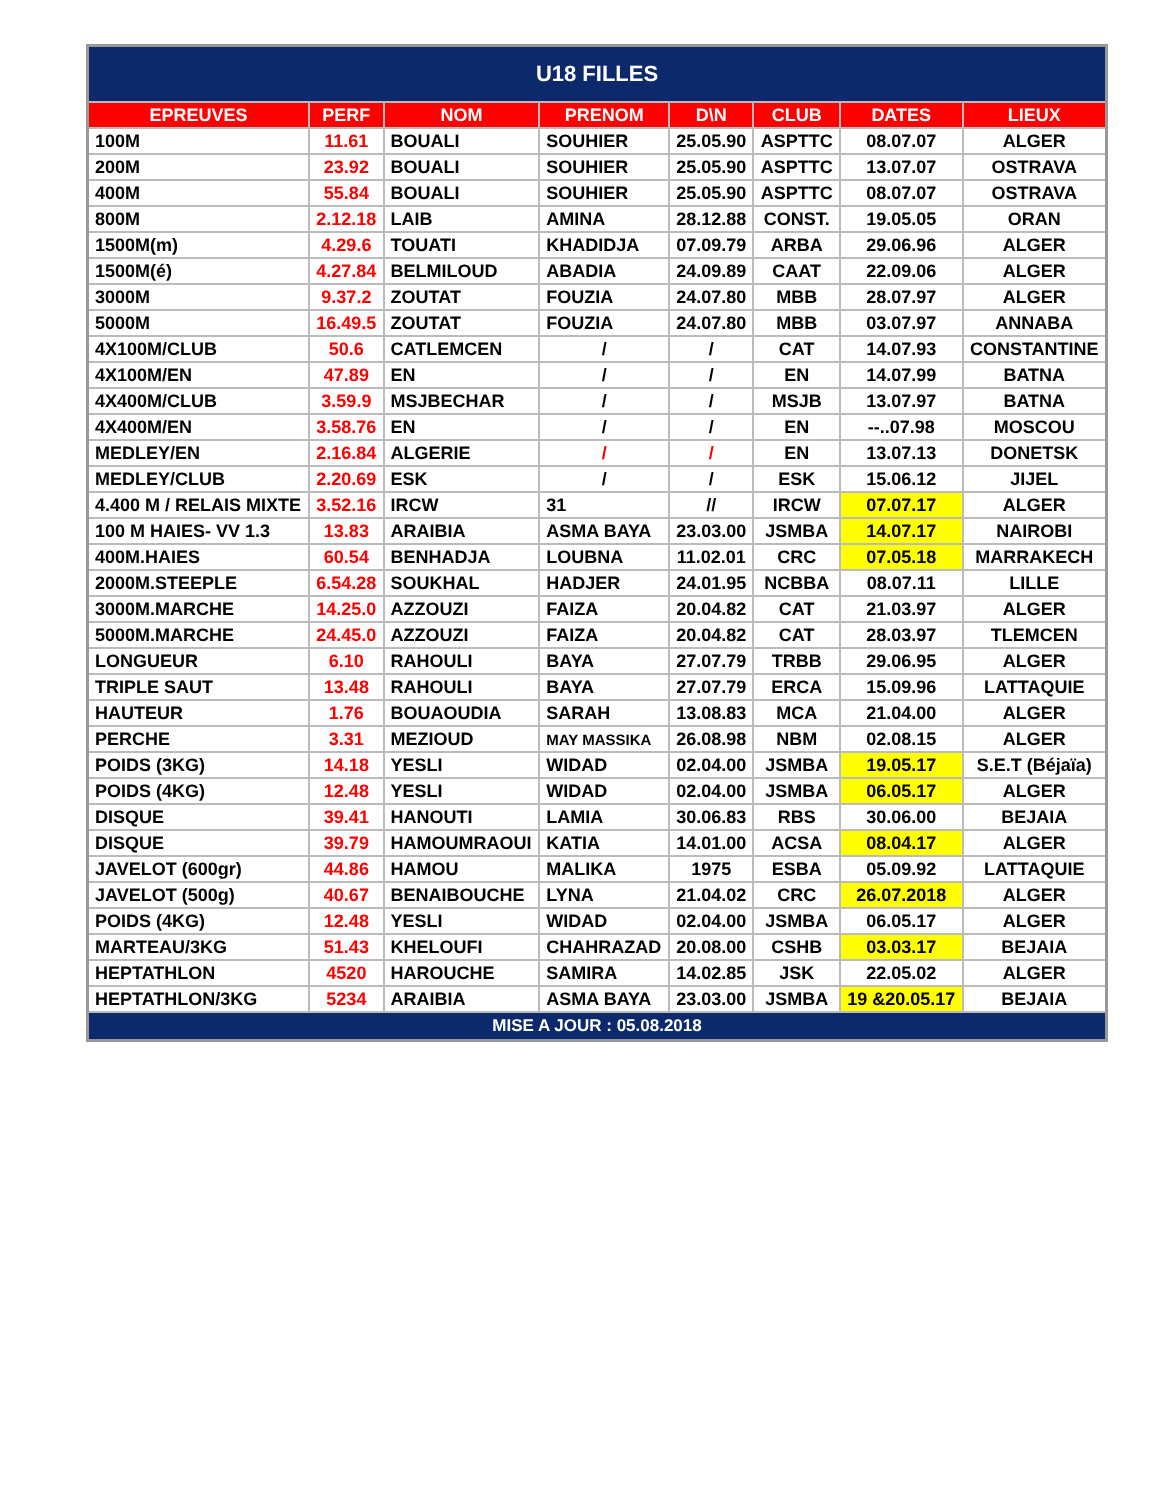| U18 FILLES | | | | | | | |
| EPREUVES | PERF | NOM | PRENOM | D\N | CLUB | DATES | LIEUX |
| 100M | 11.61 | BOUALI | SOUHIER | 25.05.90 | ASPTTC | 08.07.07 | ALGER |
| 200M | 23.92 | BOUALI | SOUHIER | 25.05.90 | ASPTTC | 13.07.07 | OSTRAVA |
| 400M | 55.84 | BOUALI | SOUHIER | 25.05.90 | ASPTTC | 08.07.07 | OSTRAVA |
| 800M | 2.12.18 | LAIB | AMINA | 28.12.88 | CONST. | 19.05.05 | ORAN |
| 1500M(m) | 4.29.6 | TOUATI | KHADIDJA | 07.09.79 | ARBA | 29.06.96 | ALGER |
| 1500M(é) | 4.27.84 | BELMILOUD | ABADIA | 24.09.89 | CAAT | 22.09.06 | ALGER |
| 3000M | 9.37.2 | ZOUTAT | FOUZIA | 24.07.80 | MBB | 28.07.97 | ALGER |
| 5000M | 16.49.5 | ZOUTAT | FOUZIA | 24.07.80 | MBB | 03.07.97 | ANNABA |
| 4X100M/CLUB | 50.6 | CATLEMCEN | / | / | CAT | 14.07.93 | CONSTANTINE |
| 4X100M/EN | 47.89 | EN | / | / | EN | 14.07.99 | BATNA |
| 4X400M/CLUB | 3.59.9 | MSJBECHAR | / | / | MSJB | 13.07.97 | BATNA |
| 4X400M/EN | 3.58.76 | EN | / | / | EN | --..07.98 | MOSCOU |
| MEDLEY/EN | 2.16.84 | ALGERIE | / | / | EN | 13.07.13 | DONETSK |
| MEDLEY/CLUB | 2.20.69 | ESK | / | / | ESK | 15.06.12 | JIJEL |
| 4.400 M / RELAIS MIXTE | 3.52.16 | IRCW | 31 | // | IRCW | 07.07.17 | ALGER |
| 100 M HAIES- VV 1.3 | 13.83 | ARAIBIA | ASMA BAYA | 23.03.00 | JSMBA | 14.07.17 | NAIROBI |
| 400M.HAIES | 60.54 | BENHADJA | LOUBNA | 11.02.01 | CRC | 07.05.18 | MARRAKECH |
| 2000M.STEEPLE | 6.54.28 | SOUKHAL | HADJER | 24.01.95 | NCBBA | 08.07.11 | LILLE |
| 3000M.MARCHE | 14.25.0 | AZZOUZI | FAIZA | 20.04.82 | CAT | 21.03.97 | ALGER |
| 5000M.MARCHE | 24.45.0 | AZZOUZI | FAIZA | 20.04.82 | CAT | 28.03.97 | TLEMCEN |
| LONGUEUR | 6.10 | RAHOULI | BAYA | 27.07.79 | TRBB | 29.06.95 | ALGER |
| TRIPLE SAUT | 13.48 | RAHOULI | BAYA | 27.07.79 | ERCA | 15.09.96 | LATTAQUIE |
| HAUTEUR | 1.76 | BOUAOUDIA | SARAH | 13.08.83 | MCA | 21.04.00 | ALGER |
| PERCHE | 3.31 | MEZIOUD | MAY MASSIKA | 26.08.98 | NBM | 02.08.15 | ALGER |
| POIDS (3KG) | 14.18 | YESLI | WIDAD | 02.04.00 | JSMBA | 19.05.17 | S.E.T (Béjaïa) |
| POIDS (4KG) | 12.48 | YESLI | WIDAD | 02.04.00 | JSMBA | 06.05.17 | ALGER |
| DISQUE | 39.41 | HANOUTI | LAMIA | 30.06.83 | RBS | 30.06.00 | BEJAIA |
| DISQUE | 39.79 | HAMOUMRAOUI | KATIA | 14.01.00 | ACSA | 08.04.17 | ALGER |
| JAVELOT (600gr) | 44.86 | HAMOU | MALIKA | 1975 | ESBA | 05.09.92 | LATTAQUIE |
| JAVELOT (500g) | 40.67 | BENAIBOUCHE | LYNA | 21.04.02 | CRC | 26.07.2018 | ALGER |
| POIDS (4KG) | 12.48 | YESLI | WIDAD | 02.04.00 | JSMBA | 06.05.17 | ALGER |
| MARTEAU/3KG | 51.43 | KHELOUFI | CHAHRAZAD | 20.08.00 | CSHB | 03.03.17 | BEJAIA |
| HEPTATHLON | 4520 | HAROUCHE | SAMIRA | 14.02.85 | JSK | 22.05.02 | ALGER |
| HEPTATHLON/3KG | 5234 | ARAIBIA | ASMA BAYA | 23.03.00 | JSMBA | 19 &20.05.17 | BEJAIA |
| MISE A JOUR : 05.08.2018 | | | | | | | |